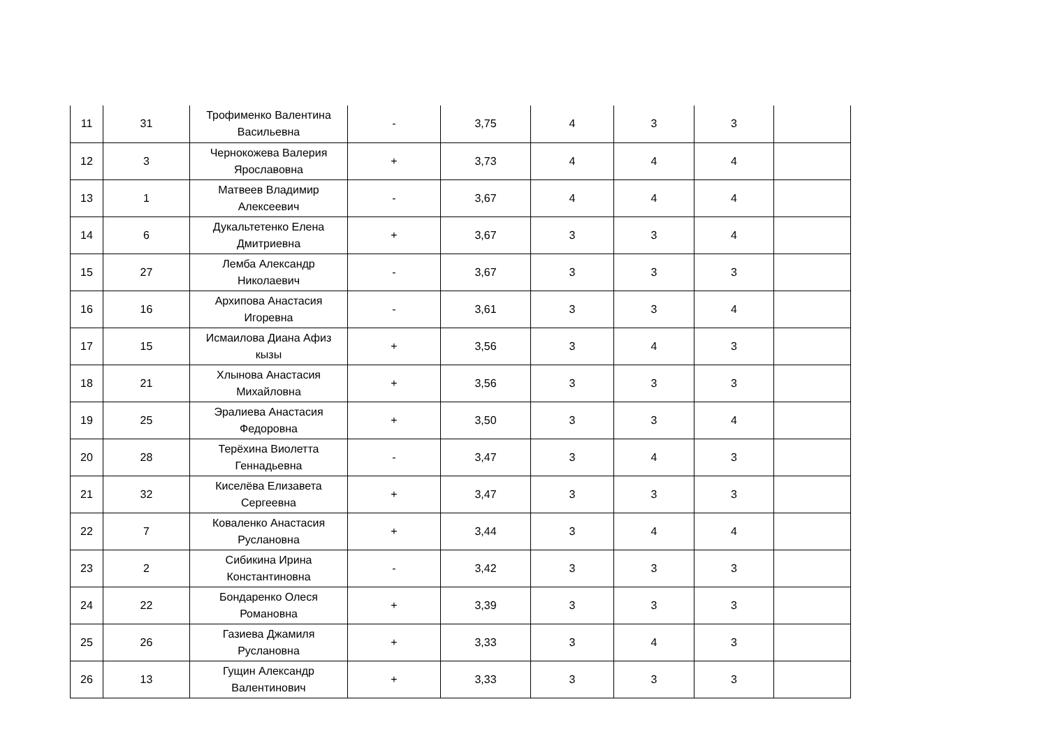| 11 | 31 | Трофименко Валентина Васильевна | - | 3,75 | 4 | 3 | 3 | |
| 12 | 3 | Чернокожева Валерия Ярославовна | + | 3,73 | 4 | 4 | 4 | |
| 13 | 1 | Матвеев Владимир Алексеевич | - | 3,67 | 4 | 4 | 4 | |
| 14 | 6 | Дукальтетенко Елена Дмитриевна | + | 3,67 | 3 | 3 | 4 | |
| 15 | 27 | Лемба Александр Николаевич | - | 3,67 | 3 | 3 | 3 | |
| 16 | 16 | Архипова Анастасия Игоревна | - | 3,61 | 3 | 3 | 4 | |
| 17 | 15 | Исмаилова Диана Афиз кызы | + | 3,56 | 3 | 4 | 3 | |
| 18 | 21 | Хлынова Анастасия Михайловна | + | 3,56 | 3 | 3 | 3 | |
| 19 | 25 | Эралиева Анастасия Федоровна | + | 3,50 | 3 | 3 | 4 | |
| 20 | 28 | Терёхина Виолетта Геннадьевна | - | 3,47 | 3 | 4 | 3 | |
| 21 | 32 | Киселёва Елизавета Сергеевна | + | 3,47 | 3 | 3 | 3 | |
| 22 | 7 | Коваленко Анастасия Руслановна | + | 3,44 | 3 | 4 | 4 | |
| 23 | 2 | Сибикина Ирина Константиновна | - | 3,42 | 3 | 3 | 3 | |
| 24 | 22 | Бондаренко Олеся Романовна | + | 3,39 | 3 | 3 | 3 | |
| 25 | 26 | Газиева Джамиля Руслановна | + | 3,33 | 3 | 4 | 3 | |
| 26 | 13 | Гущин Александр Валентинович | + | 3,33 | 3 | 3 | 3 | |